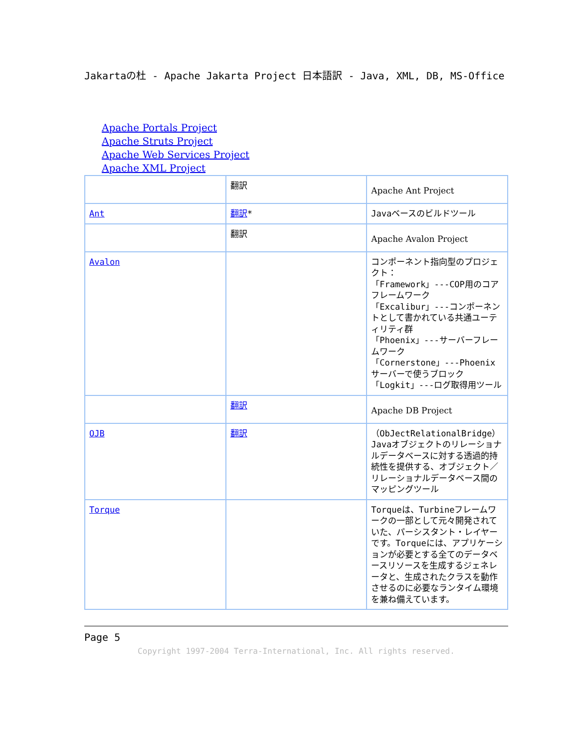Jakartaの杜 - Apache Jakarta Project 日本語訳 - Java, XML, DB, MS-Office
Apache Portals Project
Apache Struts Project
Apache Web Services Project
Apache XML Project
| | 翻訳 | Apache Ant Project |
| Ant | 翻訳 * | Javaベースのビルドツール |
| | 翻訳 | Apache Avalon Project |
| Avalon | | コンポーネント指向型のプロジェクト： 「Framework」---COP用のコアフレームワーク 「Excalibur」---コンポーネントとして書かれている共通ユーティリティ群 「Phoenix」---サーバーフレームワーク 「Cornerstone」---Phoenixサーバーで使うブロック 「Logkit」---ログ取得用ツール |
| | 翻訳 | Apache DB Project |
| OJB | 翻訳 | （ObJectRelationalBridge）Javaオブジェクトのリレーショナルデータベースに対する透過的持続性を提供する、オブジェクト／リレーショナルデータベース間のマッピングツール |
| Torque | | Torqueは、Turbineフレームワークの一部として元々開発されていた、パーシスタント・レイヤーです。Torqueには、アプリケーションが必要とする全てのデータベースリソースを生成するジェネレータと、生成されたクラスを動作させるのに必要なランタイム環境を兼ね備えています。 |
Page 5
Copyright 1997-2004 Terra-International, Inc. All rights reserved.